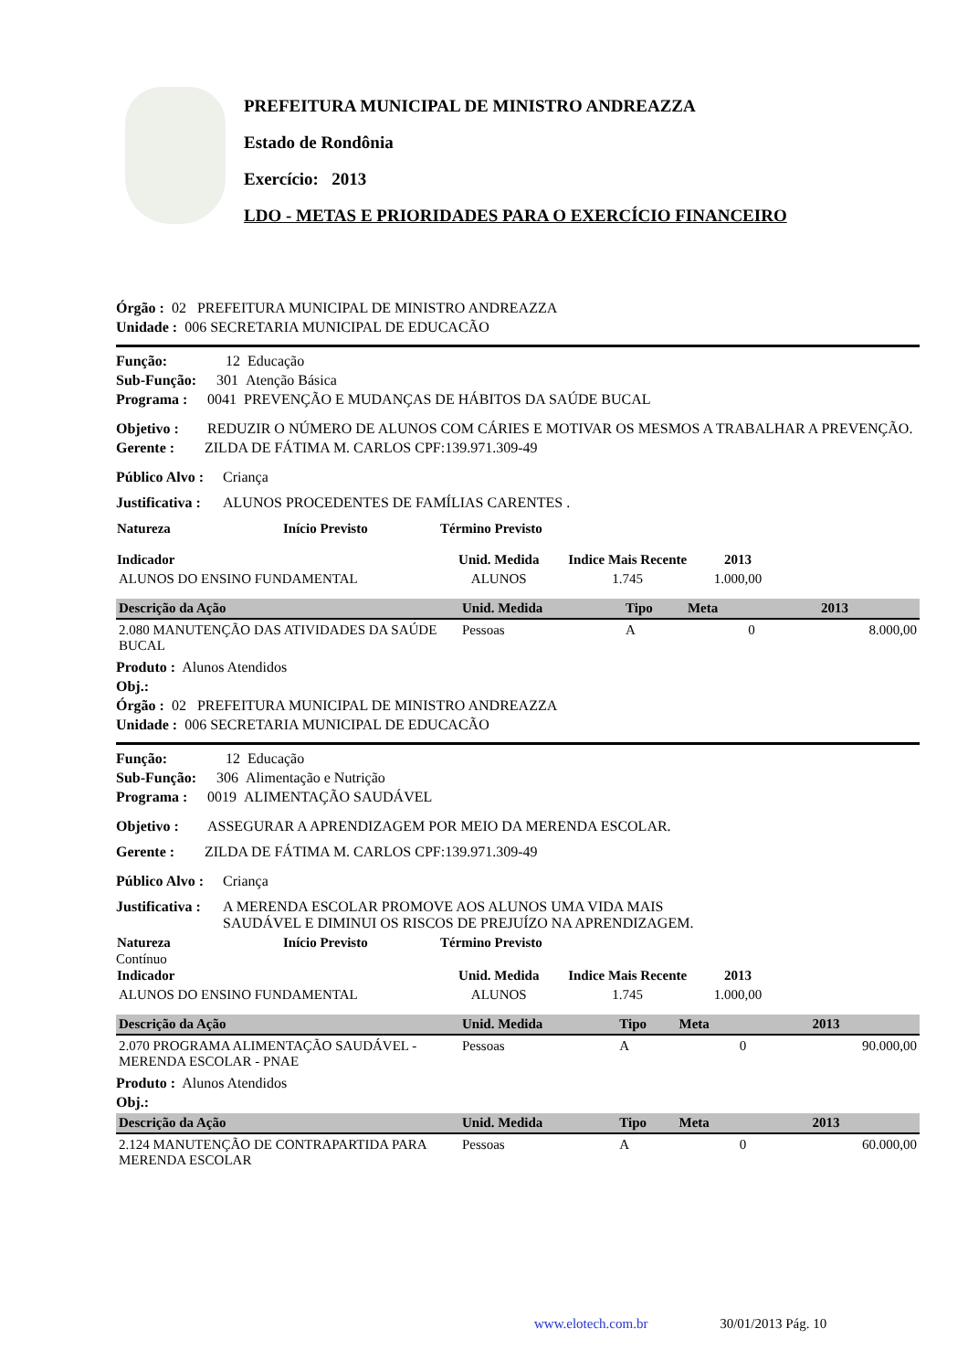PREFEITURA MUNICIPAL DE MINISTRO ANDREAZZA
Estado de Rondônia
Exercício: 2013
LDO - METAS E PRIORIDADES PARA O EXERCÍCIO FINANCEIRO
Órgão : 02 PREFEITURA MUNICIPAL DE MINISTRO ANDREAZZA
Unidade : 006 SECRETARIA MUNICIPAL DE EDUCACÃO
Função: 12 Educação
Sub-Função: 301 Atenção Básica
Programa : 0041 PREVENÇÃO E MUDANÇAS DE HÁBITOS DA SAÚDE BUCAL
Objetivo : REDUZIR O NÚMERO DE ALUNOS COM CÁRIES E MOTIVAR OS MESMOS A TRABALHAR A PREVENÇÃO.
Gerente : ZILDA DE FÁTIMA M. CARLOS CPF:139.971.309-49
Público Alvo : Criança
Justificativa : ALUNOS PROCEDENTES DE FAMÍLIAS CARENTES .
| Natureza | Início Previsto | Término Previsto |
| --- | --- | --- |
| Indicador | Unid. Medida | Indice Mais Recente | 2013 | |
| --- | --- | --- | --- | --- |
| ALUNOS DO ENSINO FUNDAMENTAL | ALUNOS | 1.745 | 1.000,00 | |
| Descrição da Ação | Unid. Medida | Tipo | Meta | 2013 |
| --- | --- | --- | --- | --- |
| 2.080 MANUTENÇÃO DAS ATIVIDADES DA SAÚDE BUCAL | Pessoas | A | 0 | 8.000,00 |
Produto : Alunos Atendidos
Obj.:
Órgão : 02 PREFEITURA MUNICIPAL DE MINISTRO ANDREAZZA
Unidade : 006 SECRETARIA MUNICIPAL DE EDUCACÃO
Função: 12 Educação
Sub-Função: 306 Alimentação e Nutrição
Programa : 0019 ALIMENTAÇÃO SAUDÁVEL
Objetivo : ASSEGURAR A APRENDIZAGEM POR MEIO DA MERENDA ESCOLAR.
Gerente : ZILDA DE FÁTIMA M. CARLOS CPF:139.971.309-49
Público Alvo : Criança
Justificativa : A MERENDA ESCOLAR PROMOVE AOS ALUNOS UMA VIDA MAIS
SAUDÁVEL E DIMINUI OS RISCOS DE PREJUÍZO NA APRENDIZAGEM.
| Natureza | Início Previsto | Término Previsto |
| --- | --- | --- |
| Contínuo | | |
| Indicador | Unid. Medida | Indice Mais Recente | 2013 | |
| --- | --- | --- | --- | --- |
| ALUNOS DO ENSINO FUNDAMENTAL | ALUNOS | 1.745 | 1.000,00 | |
| Descrição da Ação | Unid. Medida | Tipo | Meta | 2013 |
| --- | --- | --- | --- | --- |
| 2.070 PROGRAMA ALIMENTAÇÃO SAUDÁVEL - MERENDA ESCOLAR - PNAE | Pessoas | A | 0 | 90.000,00 |
Produto : Alunos Atendidos
Obj.:
| Descrição da Ação | Unid. Medida | Tipo | Meta | 2013 |
| --- | --- | --- | --- | --- |
| 2.124 MANUTENÇÃO DE CONTRAPARTIDA PARA MERENDA ESCOLAR | Pessoas | A | 0 | 60.000,00 |
www.elotech.com.br 30/01/2013 Pág. 10